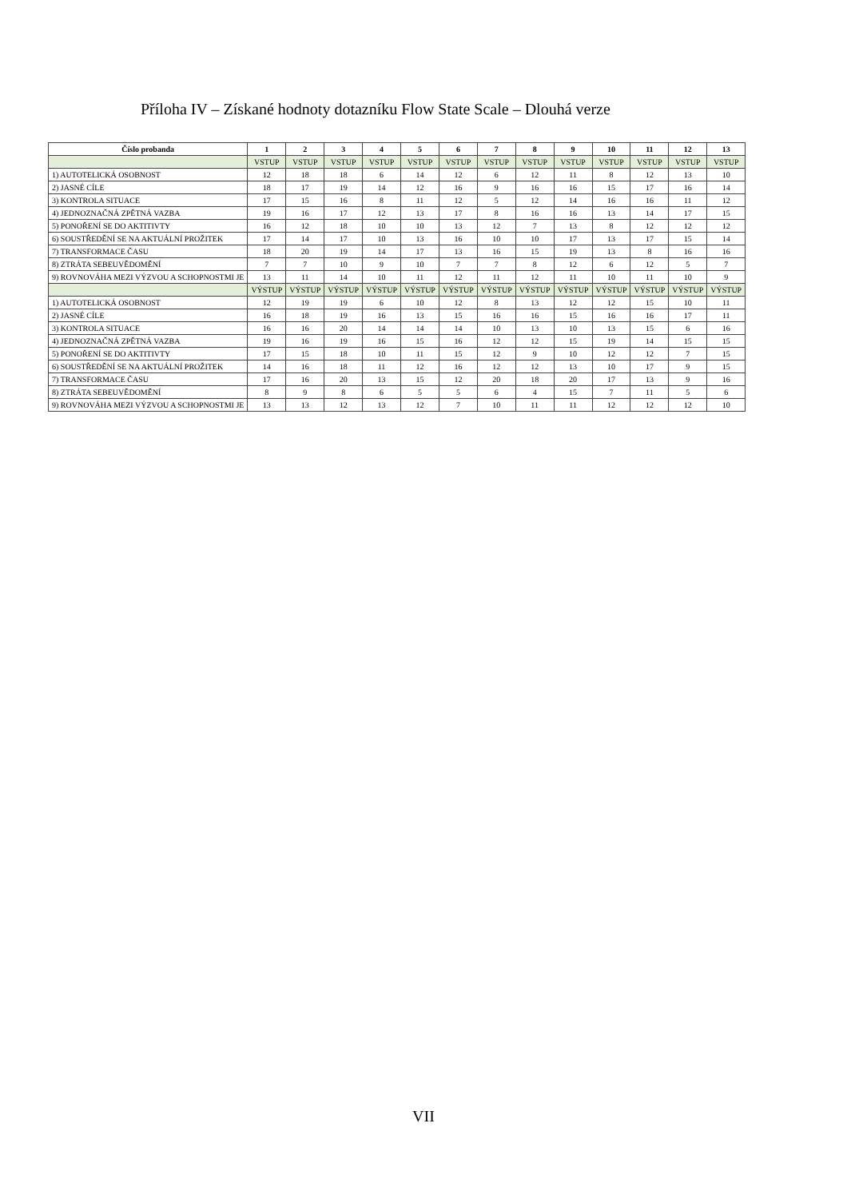Příloha IV – Získané hodnoty dotazníku Flow State Scale – Dlouhá verze
| Číslo probanda | 1 | 2 | 3 | 4 | 5 | 6 | 7 | 8 | 9 | 10 | 11 | 12 | 13 |
| --- | --- | --- | --- | --- | --- | --- | --- | --- | --- | --- | --- | --- | --- |
| | VSTUP | VSTUP | VSTUP | VSTUP | VSTUP | VSTUP | VSTUP | VSTUP | VSTUP | VSTUP | VSTUP | VSTUP | VSTUP |
| 1) AUTOTELICKÁ OSOBNOST | 12 | 18 | 18 | 6 | 14 | 12 | 6 | 12 | 11 | 8 | 12 | 13 | 10 |
| 2) JASNÉ CÍLE | 18 | 17 | 19 | 14 | 12 | 16 | 9 | 16 | 16 | 15 | 17 | 16 | 14 |
| 3) KONTROLA SITUACE | 17 | 15 | 16 | 8 | 11 | 12 | 5 | 12 | 14 | 16 | 16 | 11 | 12 |
| 4) JEDNOZNAČNÁ ZPĚTNÁ VAZBA | 19 | 16 | 17 | 12 | 13 | 17 | 8 | 16 | 16 | 13 | 14 | 17 | 15 |
| 5) PONOŘENÍ SE DO AKTITIVTY | 16 | 12 | 18 | 10 | 10 | 13 | 12 | 7 | 13 | 8 | 12 | 12 | 12 |
| 6) SOUSTŘEDĚNÍ SE NA AKTUÁLNÍ PROŽITEK | 17 | 14 | 17 | 10 | 13 | 16 | 10 | 10 | 17 | 13 | 17 | 15 | 14 |
| 7) TRANSFORMACE ČASU | 18 | 20 | 19 | 14 | 17 | 13 | 16 | 15 | 19 | 13 | 8 | 16 | 16 |
| 8) ZTRÁTA SEBEUVĚDOMĚNÍ | 7 | 7 | 10 | 9 | 10 | 7 | 7 | 8 | 12 | 6 | 12 | 5 | 7 |
| 9) ROVNOVÁHA MEZI VÝZVOU A SCHOPNOSTMI JE | 13 | 11 | 14 | 10 | 11 | 12 | 11 | 12 | 11 | 10 | 11 | 10 | 9 |
| | VÝSTUP | VÝSTUP | VÝSTUP | VÝSTUP | VÝSTUP | VÝSTUP | VÝSTUP | VÝSTUP | VÝSTUP | VÝSTUP | VÝSTUP | VÝSTUP | VÝSTUP |
| 1) AUTOTELICKÁ OSOBNOST | 12 | 19 | 19 | 6 | 10 | 12 | 8 | 13 | 12 | 12 | 15 | 10 | 11 |
| 2) JASNÉ CÍLE | 16 | 18 | 19 | 16 | 13 | 15 | 16 | 16 | 15 | 16 | 16 | 17 | 11 |
| 3) KONTROLA SITUACE | 16 | 16 | 20 | 14 | 14 | 14 | 10 | 13 | 10 | 13 | 15 | 6 | 16 |
| 4) JEDNOZNAČNÁ ZPĚTNÁ VAZBA | 19 | 16 | 19 | 16 | 15 | 16 | 12 | 12 | 15 | 19 | 14 | 15 | 15 |
| 5) PONOŘENÍ SE DO AKTITIVTY | 17 | 15 | 18 | 10 | 11 | 15 | 12 | 9 | 10 | 12 | 12 | 7 | 15 |
| 6) SOUSTŘEDĚNÍ SE NA AKTUÁLNÍ PROŽITEK | 14 | 16 | 18 | 11 | 12 | 16 | 12 | 12 | 13 | 10 | 17 | 9 | 15 |
| 7) TRANSFORMACE ČASU | 17 | 16 | 20 | 13 | 15 | 12 | 20 | 18 | 20 | 17 | 13 | 9 | 16 |
| 8) ZTRÁTA SEBEUVĚDOMĚNÍ | 8 | 9 | 8 | 6 | 5 | 5 | 6 | 4 | 15 | 7 | 11 | 5 | 6 |
| 9) ROVNOVÁHA MEZI VÝZVOU A SCHOPNOSTMI JE | 13 | 13 | 12 | 13 | 12 | 7 | 10 | 11 | 11 | 12 | 12 | 12 | 10 |
VII